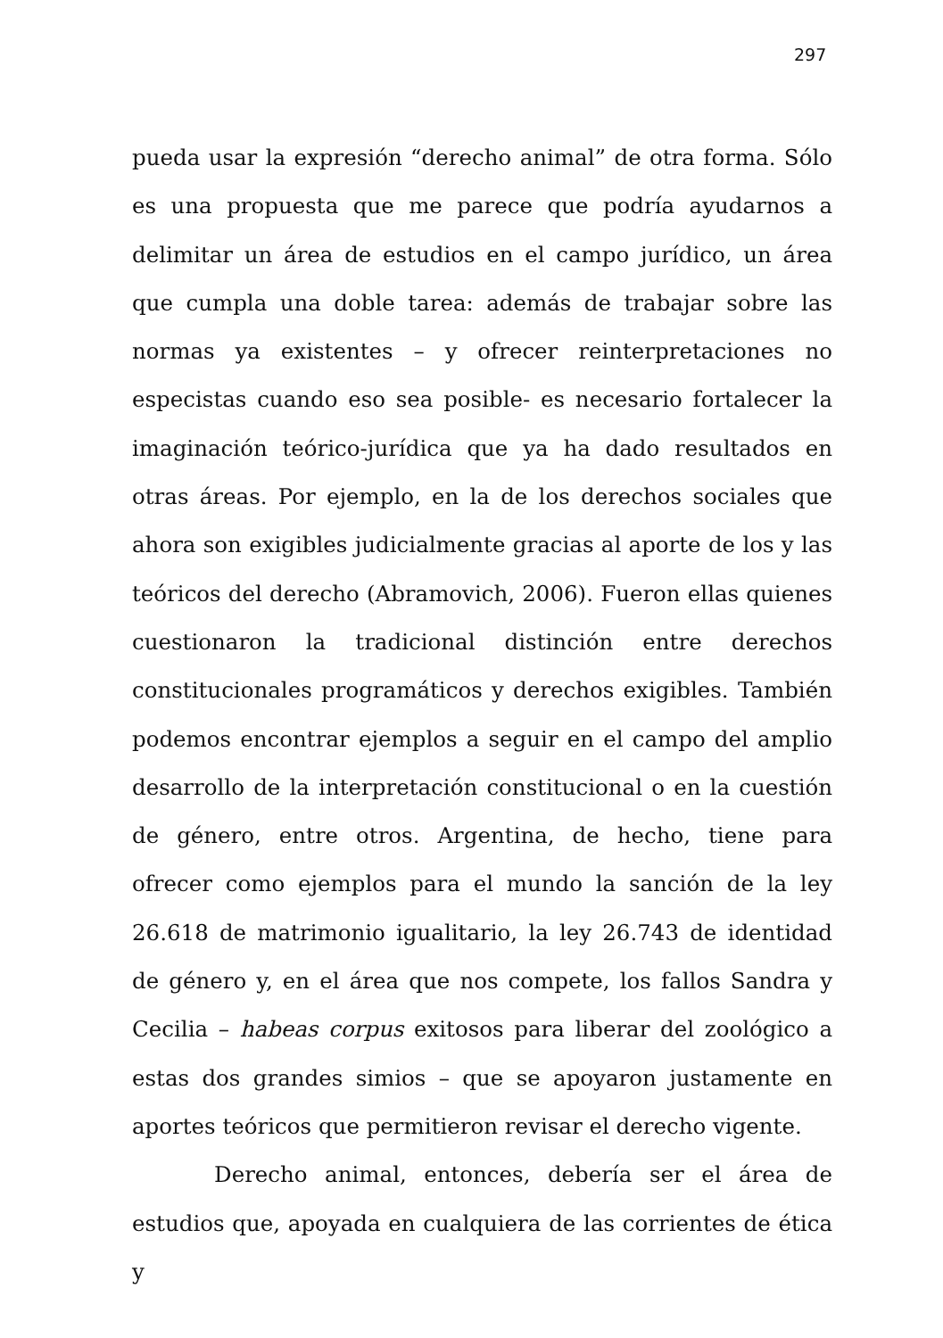297
pueda usar la expresión “derecho animal” de otra forma. Sólo es una propuesta que me parece que podría ayudarnos a delimitar un área de estudios en el campo jurídico, un área que cumpla una doble tarea: además de trabajar sobre las normas ya existentes – y ofrecer reinterpretaciones no especistas cuando eso sea posible- es necesario fortalecer la imaginación teórico-jurídica que ya ha dado resultados en otras áreas. Por ejemplo, en la de los derechos sociales que ahora son exigibles judicialmente gracias al aporte de los y las teóricos del derecho (Abramovich, 2006). Fueron ellas quienes cuestionaron la tradicional distinción entre derechos constitucionales programáticos y derechos exigibles. También podemos encontrar ejemplos a seguir en el campo del amplio desarrollo de la interpretación constitucional o en la cuestión de género, entre otros. Argentina, de hecho, tiene para ofrecer como ejemplos para el mundo la sanción de la ley 26.618 de matrimonio igualitario, la ley 26.743 de identidad de género y, en el área que nos compete, los fallos Sandra y Cecilia – habeas corpus exitosos para liberar del zoológico a estas dos grandes simios – que se apoyaron justamente en aportes teóricos que permitieron revisar el derecho vigente.
Derecho animal, entonces, debería ser el área de estudios que, apoyada en cualquiera de las corrientes de ética y